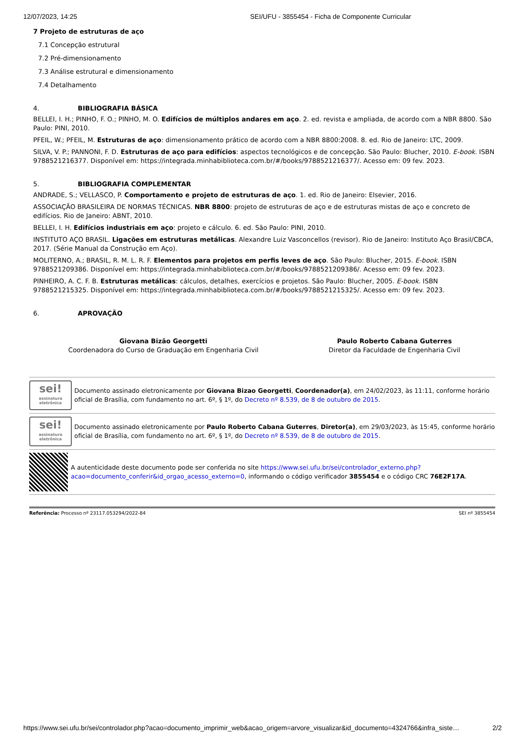12/07/2023, 14:25 SEI/UFU - 3855454 - Ficha de Componente Curricular
7 Projeto de estruturas de aço
7.1 Concepção estrutural
7.2 Pré-dimensionamento
7.3 Análise estrutural e dimensionamento
7.4 Detalhamento
4. BIBLIOGRAFIA BÁSICA
BELLEI, I. H.; PINHO, F. O.; PINHO, M. O. Edifícios de múltiplos andares em aço. 2. ed. revista e ampliada, de acordo com a NBR 8800. São Paulo: PINI, 2010.
PFEIL, W.; PFEIL, M. Estruturas de aço: dimensionamento prático de acordo com a NBR 8800:2008. 8. ed. Rio de Janeiro: LTC, 2009.
SILVA, V. P.; PANNONI, F. D. Estruturas de aço para edifícios: aspectos tecnológicos e de concepção. São Paulo: Blucher, 2010. E-book. ISBN 9788521216377. Disponível em: https://integrada.minhabiblioteca.com.br/#/books/9788521216377/. Acesso em: 09 fev. 2023.
5. BIBLIOGRAFIA COMPLEMENTAR
ANDRADE, S.; VELLASCO, P. Comportamento e projeto de estruturas de aço. 1. ed. Rio de Janeiro: Elsevier, 2016.
ASSOCIAÇÃO BRASILEIRA DE NORMAS TÉCNICAS. NBR 8800: projeto de estruturas de aço e de estruturas mistas de aço e concreto de edifícios. Rio de Janeiro: ABNT, 2010.
BELLEI, I. H. Edifícios industriais em aço: projeto e cálculo. 6. ed. São Paulo: PINI, 2010.
INSTITUTO AÇO BRASIL. Ligações em estruturas metálicas. Alexandre Luiz Vasconcellos (revisor). Rio de Janeiro: Instituto Aço Brasil/CBCA, 2017. (Série Manual da Construção em Aço).
MOLITERNO, A.; BRASIL, R. M. L. R. F. Elementos para projetos em perfis leves de aço. São Paulo: Blucher, 2015. E-book. ISBN 9788521209386. Disponível em: https://integrada.minhabiblioteca.com.br/#/books/9788521209386/. Acesso em: 09 fev. 2023.
PINHEIRO, A. C. F. B. Estruturas metálicas: cálculos, detalhes, exercícios e projetos. São Paulo: Blucher, 2005. E-book. ISBN 9788521215325. Disponível em: https://integrada.minhabiblioteca.com.br/#/books/9788521215325/. Acesso em: 09 fev. 2023.
6. APROVAÇÃO
Giovana Bizão Georgetti
Coordenadora do Curso de Graduação em Engenharia Civil
Paulo Roberto Cabana Guterres
Diretor da Faculdade de Engenharia Civil
sei!
assinatura eletrônica
Documento assinado eletronicamente por Giovana Bizao Georgetti, Coordenador(a), em 24/02/2023, às 11:11, conforme horário oficial de Brasília, com fundamento no art. 6º, § 1º, do Decreto nº 8.539, de 8 de outubro de 2015.
sei!
assinatura eletrônica
Documento assinado eletronicamente por Paulo Roberto Cabana Guterres, Diretor(a), em 29/03/2023, às 15:45, conforme horário oficial de Brasília, com fundamento no art. 6º, § 1º, do Decreto nº 8.539, de 8 de outubro de 2015.
A autenticidade deste documento pode ser conferida no site https://www.sei.ufu.br/sei/controlador_externo.php?acao=documento_conferir&id_orgao_acesso_externo=0, informando o código verificador 3855454 e o código CRC 76E2F17A.
Referência: Processo nº 23117.053294/2022-84 SEI nº 3855454
https://www.sei.ufu.br/sei/controlador.php?acao=documento_imprimir_web&acao_origem=arvore_visualizar&id_documento=4324766&infra_siste… 2/2